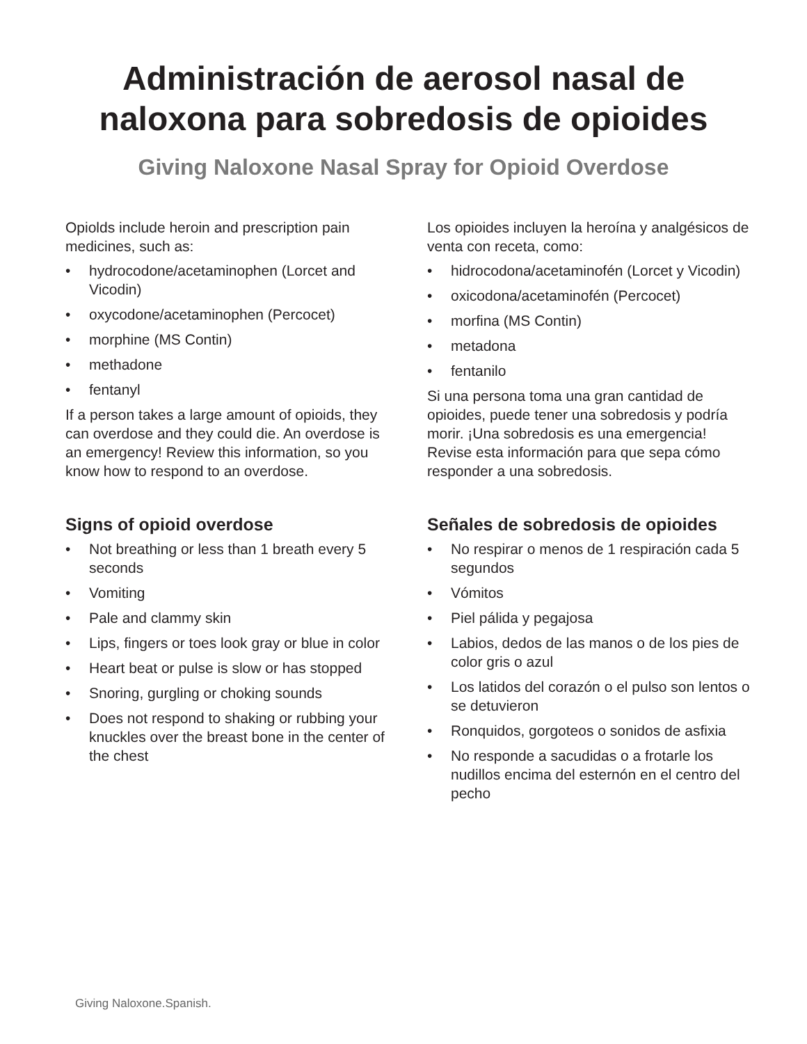Administración de aerosol nasal de
naloxona para sobredosis de opioides
Giving Naloxone Nasal Spray for Opioid Overdose
Opiolds include heroin and prescription pain medicines, such as:
• hydrocodone/acetaminophen (Lorcet and Vicodin)
• oxycodone/acetaminophen (Percocet)
• morphine (MS Contin)
• methadone
• fentanyl
If a person takes a large amount of opioids, they can overdose and they could die. An overdose is an emergency! Review this information, so you know how to respond to an overdose.
Signs of opioid overdose
• Not breathing or less than 1 breath every 5 seconds
• Vomiting
• Pale and clammy skin
• Lips, fingers or toes look gray or blue in color
• Heart beat or pulse is slow or has stopped
• Snoring, gurgling or choking sounds
• Does not respond to shaking or rubbing your knuckles over the breast bone in the center of the chest
Los opioides incluyen la heroína y analgésicos de venta con receta, como:
• hidrocodona/acetaminofén (Lorcet y Vicodin)
• oxicodona/acetaminofén (Percocet)
• morfina (MS Contin)
• metadona
• fentanilo
Si una persona toma una gran cantidad de opioides, puede tener una sobredosis y podría morir. ¡Una sobredosis es una emergencia! Revise esta información para que sepa cómo responder a una sobredosis.
Señales de sobredosis de opioides
• No respirar o menos de 1 respiración cada 5 segundos
• Vómitos
• Piel pálida y pegajosa
• Labios, dedos de las manos o de los pies de color gris o azul
• Los latidos del corazón o el pulso son lentos o se detuvieron
• Ronquidos, gorgoteos o sonidos de asfixia
• No responde a sacudidas o a frotarle los nudillos encima del esternón en el centro del pecho
Giving Naloxone.Spanish.